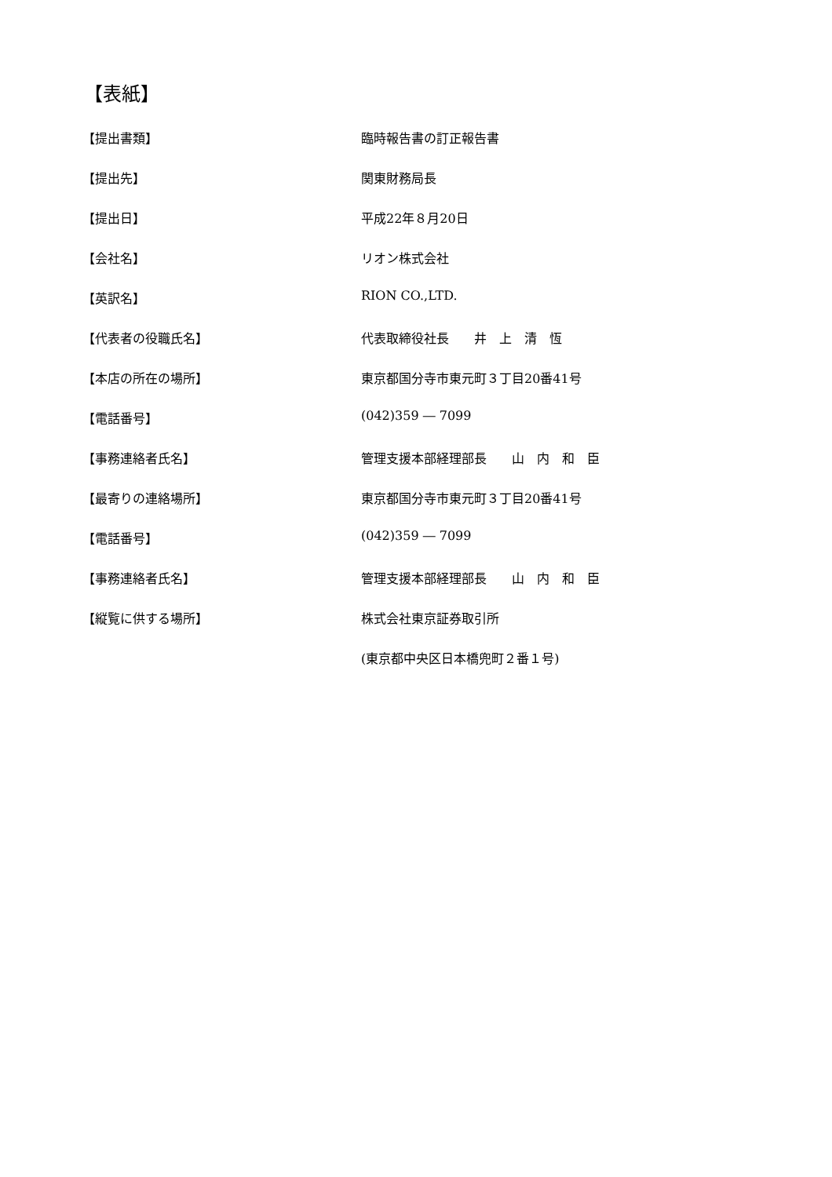【表紙】
| 【提出書類】 | 臨時報告書の訂正報告書 |
| 【提出先】 | 関東財務局長 |
| 【提出日】 | 平成22年８月20日 |
| 【会社名】 | リオン株式会社 |
| 【英訳名】 | RION CO.,LTD. |
| 【代表者の役職氏名】 | 代表取締役社長 井 上 清 恆 |
| 【本店の所在の場所】 | 東京都国分寺市東元町３丁目20番41号 |
| 【電話番号】 | (042)359 ― 7099 |
| 【事務連絡者氏名】 | 管理支援本部経理部長 山 内 和 臣 |
| 【最寄りの連絡場所】 | 東京都国分寺市東元町３丁目20番41号 |
| 【電話番号】 | (042)359 ― 7099 |
| 【事務連絡者氏名】 | 管理支援本部経理部長 山 内 和 臣 |
| 【縦覧に供する場所】 | 株式会社東京証券取引所 |
| | (東京都中央区日本橋兜町２番１号) |